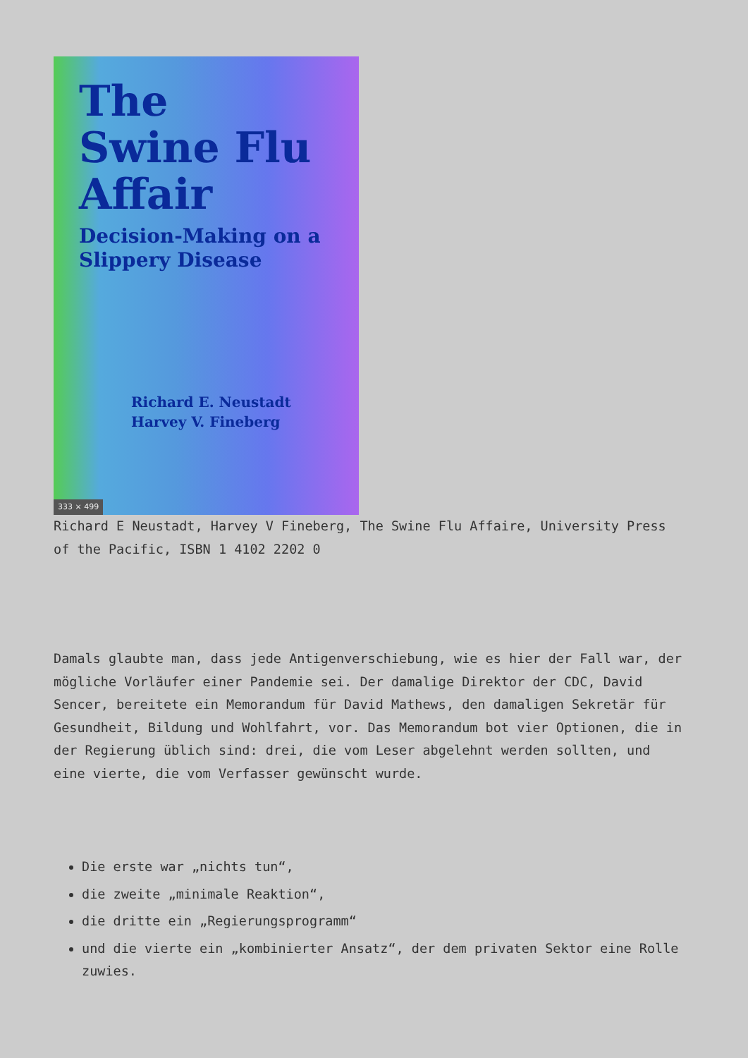The
Swine Flu
Affair
Decision-Making on a
Slippery Disease
Richard E. Neustadt
Harvey V. Fineberg
333 × 499
Richard E Neustadt, Harvey V Fineberg, The Swine Flu Affaire, University Press of the Pacific, ISBN 1 4102 2202 0
Damals glaubte man, dass jede Antigenverschiebung, wie es hier der Fall war, der mögliche Vorläufer einer Pandemie sei. Der damalige Direktor der CDC, David Sencer, bereitete ein Memorandum für David Mathews, den damaligen Sekretär für Gesundheit, Bildung und Wohlfahrt, vor. Das Memorandum bot vier Optionen, die in der Regierung üblich sind: drei, die vom Leser abgelehnt werden sollten, und eine vierte, die vom Verfasser gewünscht wurde.
Die erste war „nichts tun“,
die zweite „minimale Reaktion“,
die dritte ein „Regierungsprogramm“
und die vierte ein „kombinierter Ansatz“, der dem privaten Sektor eine Rolle zuwies.